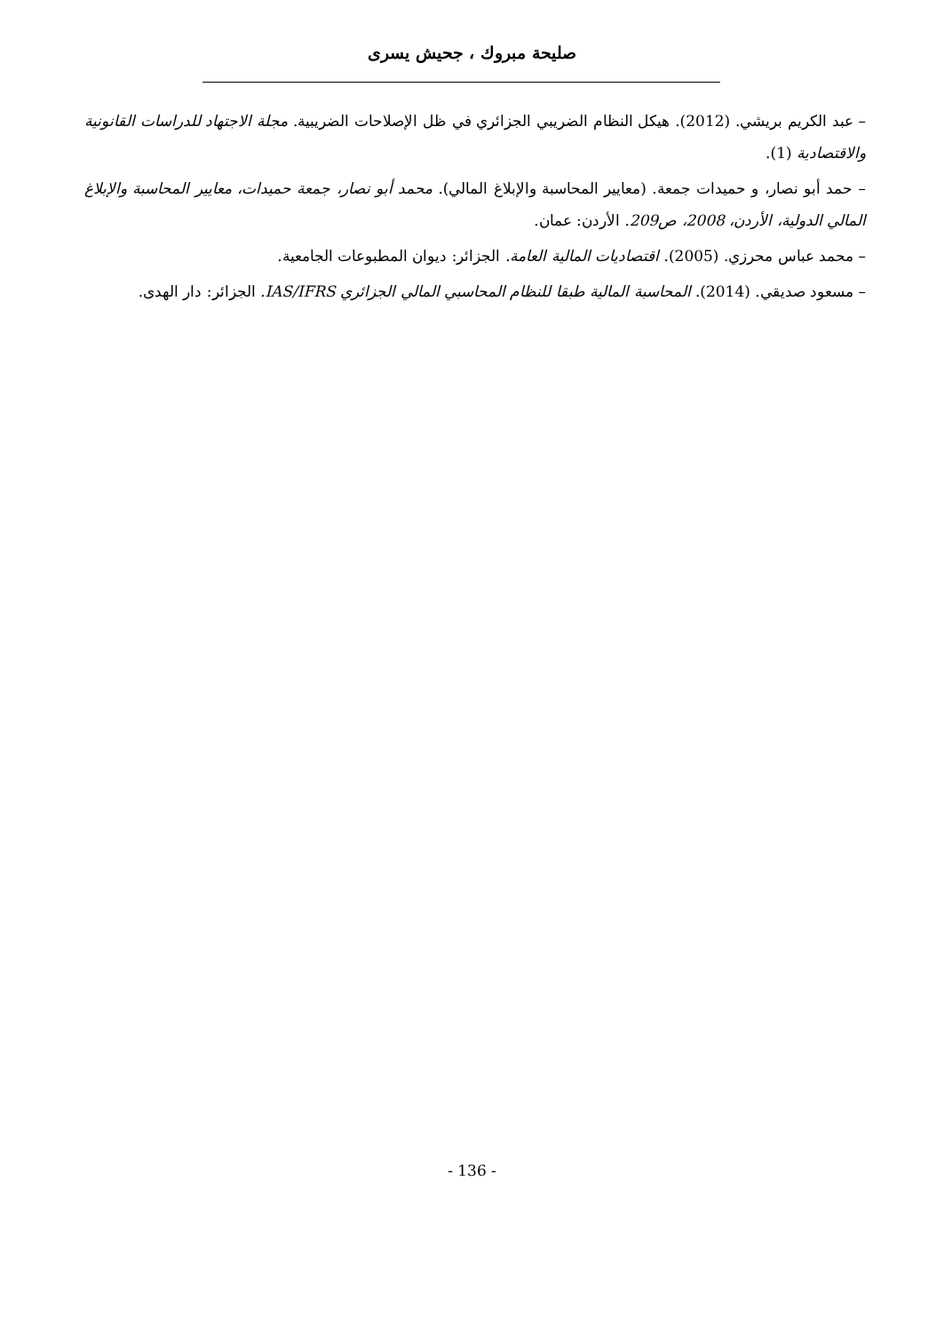صليحة مبروك ، جحيش يسرى
– عبد الكريم بريشي. (2012). هيكل النظام الضريبي الجزائري في ظل الإصلاحات الضريبية. مجلة الاجتهاد للدراسات القانونية والاقتصادية (1).
– حمد أبو نصار، و حميدات جمعة. (معايير المحاسبة والإبلاغ المالي). محمد أبو نصار، جمعة حميدات، معايير المحاسبة والإبلاغ المالي الدولية، الأردن، 2008، ص209. الأردن: عمان.
– محمد عباس محرزي. (2005). اقتصاديات المالية العامة. الجزائر: ديوان المطبوعات الجامعية.
– مسعود صديقي. (2014). المحاسبة المالية طبقا للنظام المحاسبي المالي الجزائري IAS/IFRS. الجزائر: دار الهدى.
- 136 -